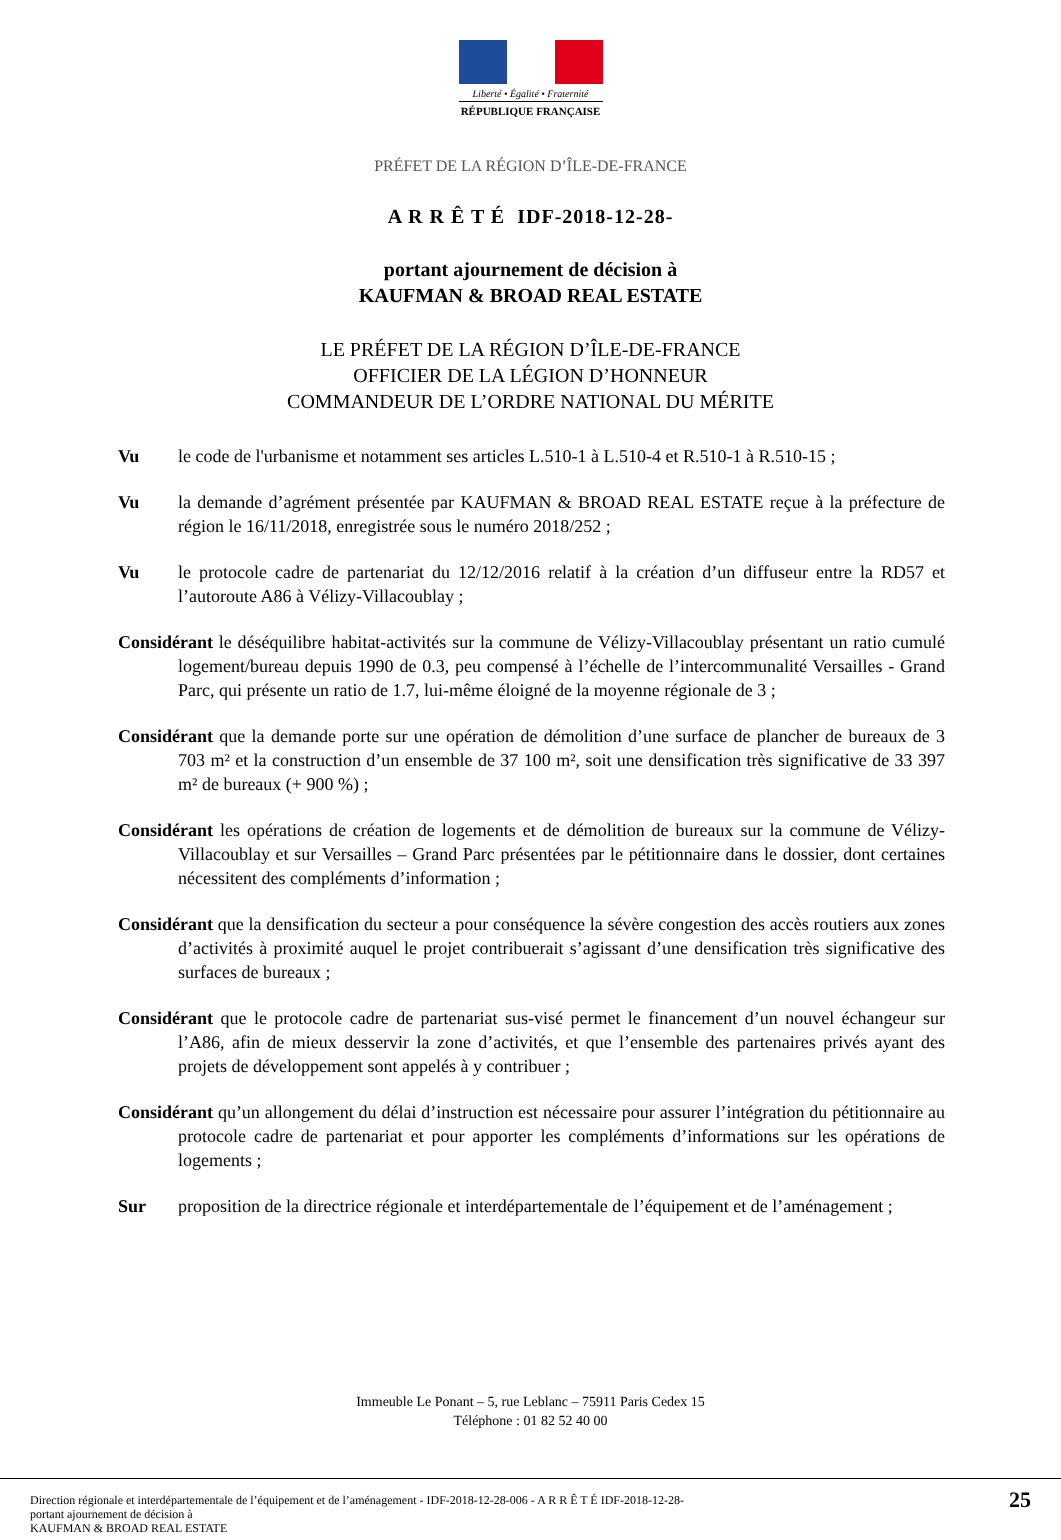Liberté • Égalité • Fraternité
RÉPUBLIQUE FRANÇAISE
PRÉFET DE LA RÉGION D’ÎLE-DE-FRANCE
A R R Ê T É IDF-2018-12-28-
portant ajournement de décision à
KAUFMAN & BROAD REAL ESTATE
LE PRÉFET DE LA RÉGION D’ÎLE-DE-FRANCE
OFFICIER DE LA LÉGION D’HONNEUR
COMMANDEUR DE L’ORDRE NATIONAL DU MÉRITE
Vu le code de l'urbanisme et notamment ses articles L.510-1 à L.510-4 et R.510-1 à R.510-15 ;
Vu la demande d’agrément présentée par KAUFMAN & BROAD REAL ESTATE reçue à la préfecture de région le 16/11/2018, enregistrée sous le numéro 2018/252 ;
Vu le protocole cadre de partenariat du 12/12/2016 relatif à la création d’un diffuseur entre la RD57 et l’autoroute A86 à Vélizy-Villacoublay ;
Considérant le déséquilibre habitat-activités sur la commune de Vélizy-Villacoublay présentant un ratio cumulé logement/bureau depuis 1990 de 0.3, peu compensé à l’échelle de l’intercommunalité Versailles - Grand Parc, qui présente un ratio de 1.7, lui-même éloigné de la moyenne régionale de 3 ;
Considérant que la demande porte sur une opération de démolition d’une surface de plancher de bureaux de 3 703 m² et la construction d’un ensemble de 37 100 m², soit une densification très significative de 33 397 m² de bureaux (+ 900 %) ;
Considérant les opérations de création de logements et de démolition de bureaux sur la commune de Vélizy-Villacoublay et sur Versailles – Grand Parc présentées par le pétitionnaire dans le dossier, dont certaines nécessitent des compléments d’information ;
Considérant que la densification du secteur a pour conséquence la sévère congestion des accès routiers aux zones d’activités à proximité auquel le projet contribuerait s’agissant d’une densification très significative des surfaces de bureaux ;
Considérant que le protocole cadre de partenariat sus-visé permet le financement d’un nouvel échangeur sur l’A86, afin de mieux desservir la zone d’activités, et que l’ensemble des partenaires privés ayant des projets de développement sont appelés à y contribuer ;
Considérant qu’un allongement du délai d’instruction est nécessaire pour assurer l’intégration du pétitionnaire au protocole cadre de partenariat et pour apporter les compléments d’informations sur les opérations de logements ;
Sur proposition de la directrice régionale et interdépartementale de l’équipement et de l’aménagement ;
Immeuble Le Ponant – 5, rue Leblanc – 75911 Paris Cedex 15
Téléphone : 01 82 52 40 00
Direction régionale et interdépartementale de l’équipement et de l’aménagement - IDF-2018-12-28-006 - A R R Ê T É IDF-2018-12-28-
portant ajournement de décision à
KAUFMAN & BROAD REAL ESTATE
25